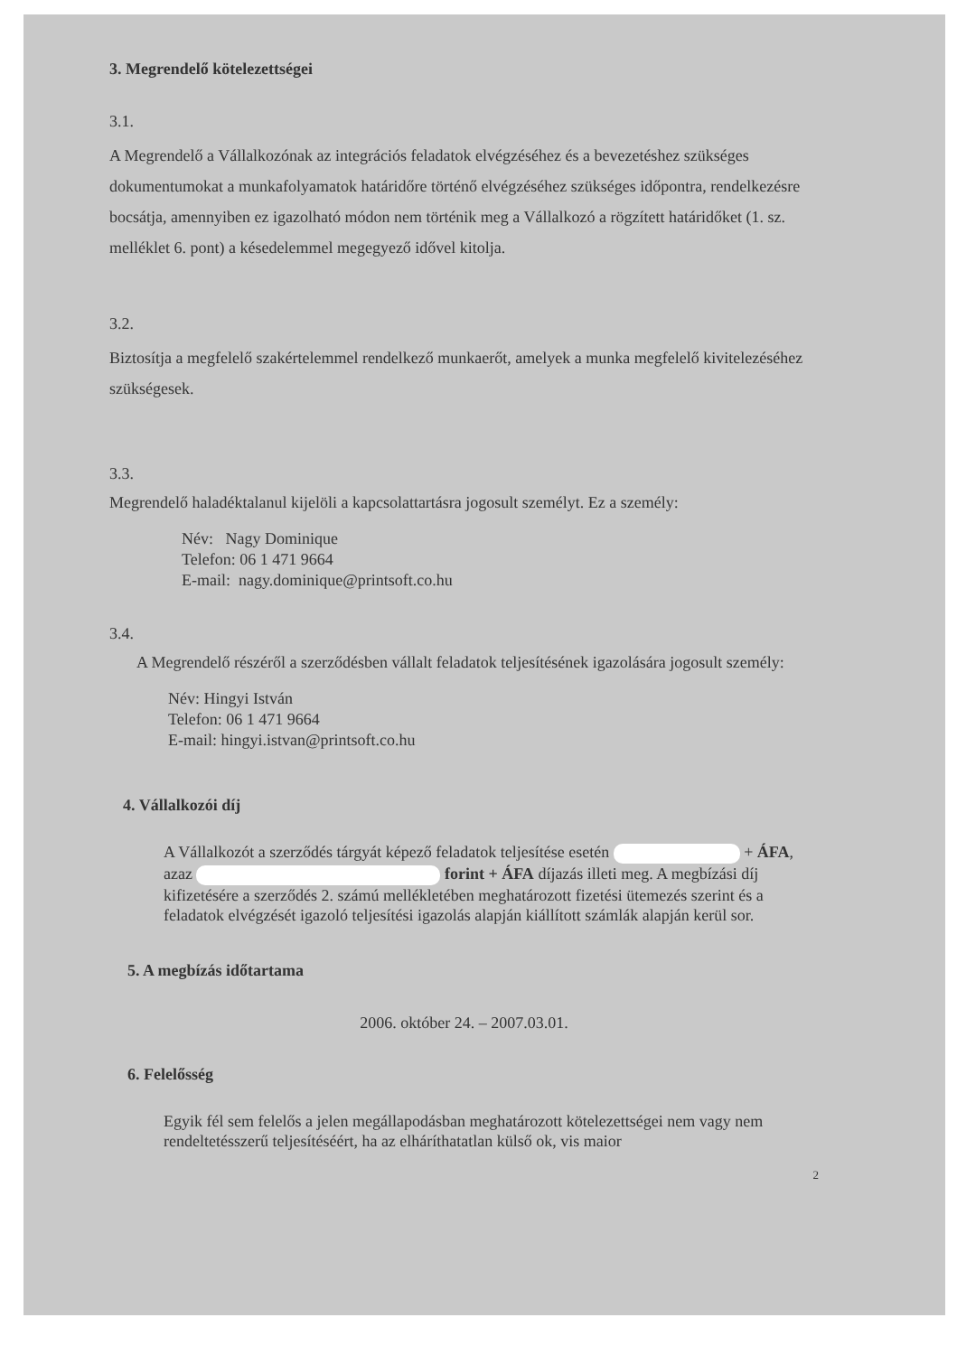3. Megrendelő kötelezettségei
3.1.
A Megrendelő a Vállalkozónak az integrációs feladatok elvégzéséhez és a bevezetéshez szükséges dokumentumokat a munkafolyamatok határidőre történő elvégzéséhez szükséges időpontra, rendelkezésre bocsátja, amennyiben ez igazolható módon nem történik meg a Vállalkozó a rögzített határidőket (1. sz. melléklet 6. pont) a késedelemmel megegyező idővel kitolja.
3.2.
Biztosítja a megfelelő szakértelemmel rendelkező munkaerőt, amelyek a munka megfelelő kivitelezéséhez szükségesek.
3.3.
Megrendelő haladéktalanul kijelöli a kapcsolattartásra jogosult személyt. Ez a személy:
Név: Nagy Dominique
Telefon: 06 1 471 9664
E-mail: nagy.dominique@printsoft.co.hu
3.4.
A Megrendelő részéről a szerződésben vállalt feladatok teljesítésének igazolására jogosult személy:
Név: Hingyi István
Telefon: 06 1 471 9664
E-mail: hingyi.istvan@printsoft.co.hu
4. Vállalkozói díj
A Vállalkozót a szerződés tárgyát képező feladatok teljesítése esetén + ÁFA, azaz forint + ÁFA díjazás illeti meg. A megbízási díj kifizetésére a szerződés 2. számú mellékletében meghatározott fizetési ütemezés szerint és a feladatok elvégzését igazoló teljesítési igazolás alapján kiállított számlák alapján kerül sor.
5. A megbízás időtartama
2006. október 24. – 2007.03.01.
6. Felelősség
Egyik fél sem felelős a jelen megállapodásban meghatározott kötelezettségei nem vagy nem rendeltetésszerű teljesítéséért, ha az elháríthatatlan külső ok, vis maior
2